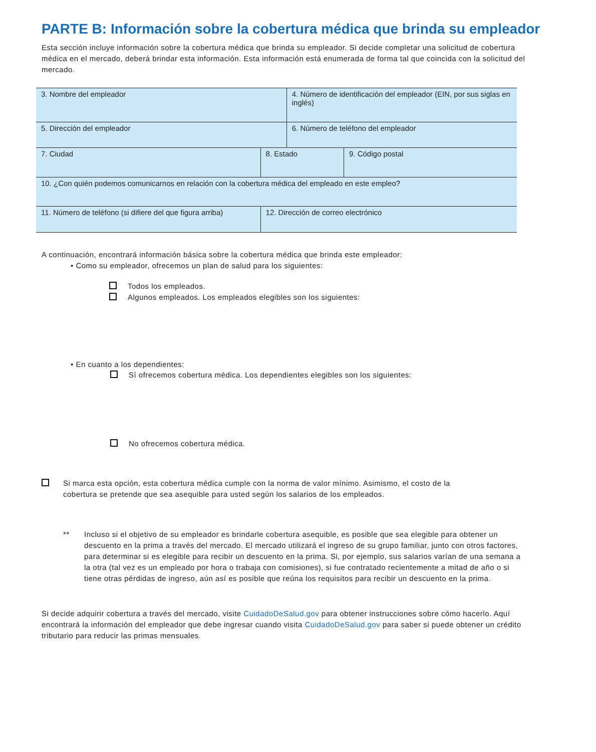PARTE B: Información sobre la cobertura médica que brinda su empleador
Esta sección incluye información sobre la cobertura médica que brinda su empleador. Si decide completar una solicitud de cobertura médica en el mercado, deberá brindar esta información. Esta información está enumerada de forma tal que coincida con la solicitud del mercado.
| 3. Nombre del empleador | | | 4. Número de identificación del empleador (EIN, por sus siglas en inglés) | |
| 5. Dirección del empleador | | | 6. Número de teléfono del empleador | |
| 7. Ciudad | | 8. Estado | | 9. Código postal |
| 10. ¿Con quién podemos comunicarnos en relación con la cobertura médica del empleado en este empleo? | | | | |
| 11. Número de teléfono (si difiere del que figura arriba) | 12. Dirección de correo electrónico | | | |
A continuación, encontrará información básica sobre la cobertura médica que brinda este empleador:
• Como su empleador, ofrecemos un plan de salud para los siguientes:
Todos los empleados.
Algunos empleados. Los empleados elegibles son los siguientes:
• En cuanto a los dependientes:
Sí ofrecemos cobertura médica. Los dependientes elegibles son los siguientes:
No ofrecemos cobertura médica.
Si marca esta opción, esta cobertura médica cumple con la norma de valor mínimo. Asimismo, el costo de la
cobertura se pretende que sea asequible para usted según los salarios de los empleados.
** Incluso si el objetivo de su empleador es brindarle cobertura asequible, es posible que sea elegible para obtener un descuento en la prima a través del mercado. El mercado utilizará el ingreso de su grupo familiar, junto con otros factores, para determinar si es elegible para recibir un descuento en la prima. Si, por ejemplo, sus salarios varían de una semana a la otra (tal vez es un empleado por hora o trabaja con comisiones), si fue contratado recientemente a mitad de año o si tiene otras pérdidas de ingreso, aún así es posible que reúna los requisitos para recibir un descuento en la prima.
Si decide adquirir cobertura a través del mercado, visite CuidadoDeSalud.gov para obtener instrucciones sobre cómo hacerlo. Aquí encontrará la información del empleador que debe ingresar cuando visita CuidadoDeSalud.gov para saber si puede obtener un crédito tributario para reducir las primas mensuales.